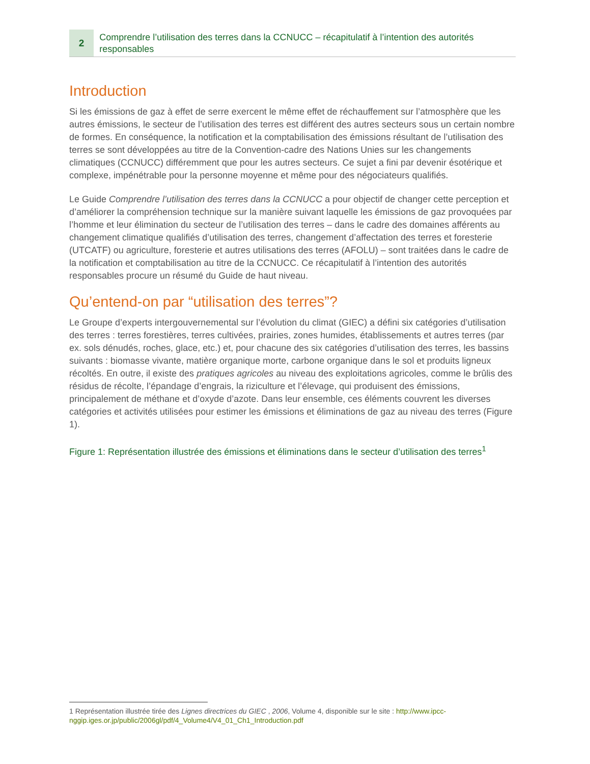2
Comprendre l’utilisation des terres dans la CCNUCC – récapitulatif à l’intention des autorités responsables
Introduction
Si les émissions de gaz à effet de serre exercent le même effet de réchauffement sur l’atmosphère que les autres émissions, le secteur de l’utilisation des terres est différent des autres secteurs sous un certain nombre de formes. En conséquence, la notification et la comptabilisation des émissions résultant de l’utilisation des terres se sont développées au titre de la Convention-cadre des Nations Unies sur les changements climatiques (CCNUCC) différemment que pour les autres secteurs. Ce sujet a fini par devenir ésotérique et complexe, impénétrable pour la personne moyenne et même pour des négociateurs qualifiés.
Le Guide Comprendre l’utilisation des terres dans la CCNUCC a pour objectif de changer cette perception et d’améliorer la compréhension technique sur la manière suivant laquelle les émissions de gaz provoquées par l’homme et leur élimination du secteur de l’utilisation des terres – dans le cadre des domaines afférents au changement climatique qualifiés d’utilisation des terres, changement d’affectation des terres et foresterie (UTCATF) ou agriculture, foresterie et autres utilisations des terres (AFOLU) – sont traitées dans le cadre de la notification et comptabilisation au titre de la CCNUCC. Ce récapitulatif à l’intention des autorités responsables procure un résumé du Guide de haut niveau.
Qu’entend-on par “utilisation des terres”?
Le Groupe d’experts intergouvernemental sur l’évolution du climat (GIEC) a défini six catégories d’utilisation des terres : terres forestières, terres cultivées, prairies, zones humides, établissements et autres terres (par ex. sols dénudés, roches, glace, etc.) et, pour chacune des six catégories d’utilisation des terres, les bassins suivants : biomasse vivante, matière organique morte, carbone organique dans le sol et produits ligneux récoltés. En outre, il existe des pratiques agricoles au niveau des exploitations agricoles, comme le brûlis des résidus de récolte, l’épandage d’engrais, la riziculture et l’élevage, qui produisent des émissions, principalement de méthane et d’oxyde d’azote. Dans leur ensemble, ces éléments couvrent les diverses catégories et activités utilisées pour estimer les émissions et éliminations de gaz au niveau des terres (Figure 1).
Figure 1: Représentation illustrée des émissions et éliminations dans le secteur d’utilisation des terres<sup>1</sup>
1 Représentation illustrée tirée des Lignes directrices du GIEC , 2006, Volume 4, disponible sur le site : http://www.ipcc-nggip.iges.or.jp/public/2006gl/pdf/4_Volume4/V4_01_Ch1_Introduction.pdf